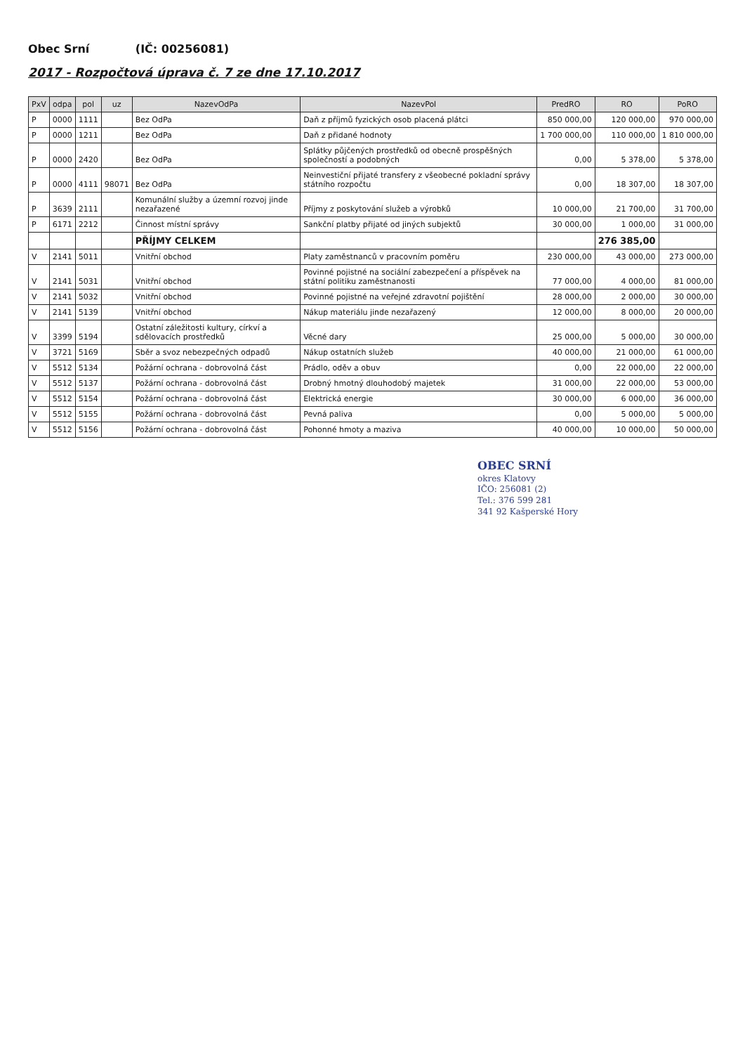Obec Srní (IČ: 00256081)
2017 - Rozpočtová úprava č. 7 ze dne 17.10.2017
| PxV | odpa | pol | uz | NazevOdPa | NazevPol | PredRO | RO | PoRO |
| --- | --- | --- | --- | --- | --- | --- | --- | --- |
| P | 0000 | 1111 | | Bez OdPa | Daň z příjmů fyzických osob placená plátci | 850 000,00 | 120 000,00 | 970 000,00 |
| P | 0000 | 1211 | | Bez OdPa | Daň z přidané hodnoty | 1 700 000,00 | 110 000,00 | 1 810 000,00 |
| P | 0000 | 2420 | | Bez OdPa | Splátky půjčených prostředků od obecně prospěšných společností a podobných | 0,00 | 5 378,00 | 5 378,00 |
| P | 0000 | 4111 | 98071 | Bez OdPa | Neinvestiční přijaté transfery z všeobecné pokladní správy státního rozpočtu | 0,00 | 18 307,00 | 18 307,00 |
| P | 3639 | 2111 | | Komunální služby a územní rozvoj jinde nezařazené | Příjmy z poskytování služeb a výrobků | 10 000,00 | 21 700,00 | 31 700,00 |
| P | 6171 | 2212 | | Činnost místní správy | Sankční platby přijaté od jiných subjektů | 30 000,00 | 1 000,00 | 31 000,00 |
| | | | | PŘÍJMY CELKEM | | | 276 385,00 | |
| V | 2141 | 5011 | | Vnitřní obchod | Platy zaměstnanců v pracovním poměru | 230 000,00 | 43 000,00 | 273 000,00 |
| V | 2141 | 5031 | | Vnitřní obchod | Povinné pojistné na sociální zabezpečení a příspěvek na státní politiku zaměstnanosti | 77 000,00 | 4 000,00 | 81 000,00 |
| V | 2141 | 5032 | | Vnitřní obchod | Povinné pojistné na veřejné zdravotní pojištění | 28 000,00 | 2 000,00 | 30 000,00 |
| V | 2141 | 5139 | | Vnitřní obchod | Nákup materiálu jinde nezařazený | 12 000,00 | 8 000,00 | 20 000,00 |
| V | 3399 | 5194 | | Ostatní záležitosti kultury, církví a sdělovacích prostředků | Věcné dary | 25 000,00 | 5 000,00 | 30 000,00 |
| V | 3721 | 5169 | | Sběr a svoz nebezpečných odpadů | Nákup ostatních služeb | 40 000,00 | 21 000,00 | 61 000,00 |
| V | 5512 | 5134 | | Požární ochrana - dobrovolná část | Prádlo, oděv a obuv | 0,00 | 22 000,00 | 22 000,00 |
| V | 5512 | 5137 | | Požární ochrana - dobrovolná část | Drobný hmotný dlouhodobý majetek | 31 000,00 | 22 000,00 | 53 000,00 |
| V | 5512 | 5154 | | Požární ochrana - dobrovolná část | Elektrická energie | 30 000,00 | 6 000,00 | 36 000,00 |
| V | 5512 | 5155 | | Požární ochrana - dobrovolná část | Pevná paliva | 0,00 | 5 000,00 | 5 000,00 |
| V | 5512 | 5156 | | Požární ochrana - dobrovolná část | Pohonné hmoty a maziva | 40 000,00 | 10 000,00 | 50 000,00 |
OBEC SRNÍ
okres Klatovy
IČO: 256081 (2)
Tel.: 376 599 281
341 92 Kašperské Hory